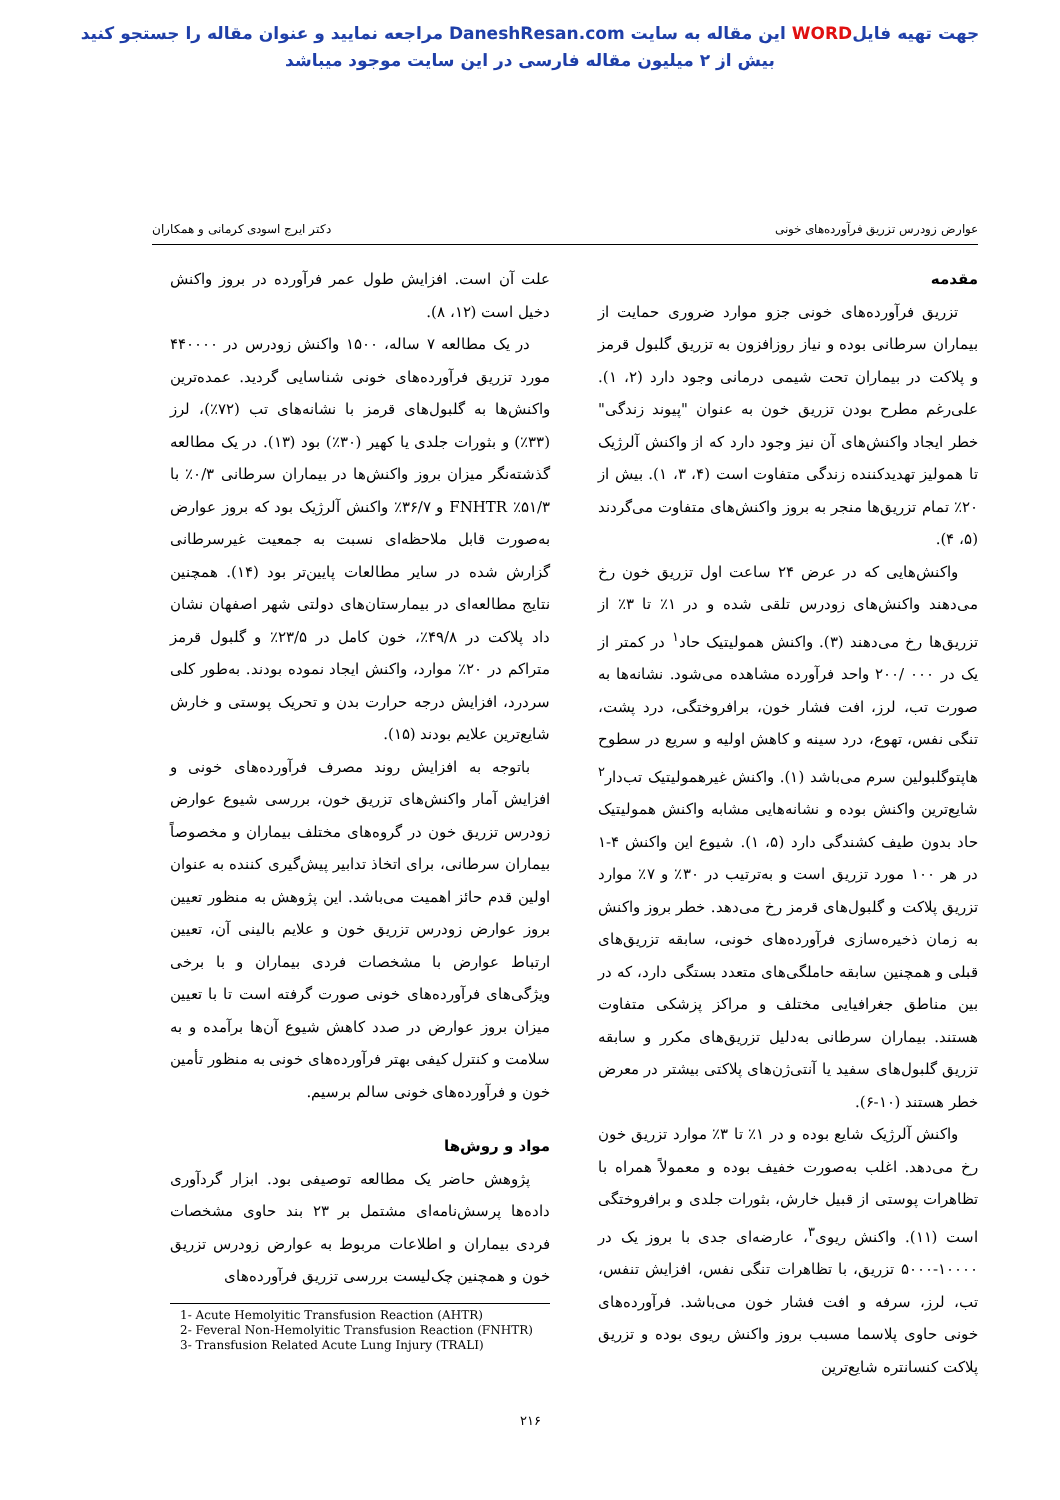جهت تهیه فایلWORD این مقاله به سایت DaneshResan.com مراجعه نمایید و عنوان مقاله را جستجو کنید
بیش از ۲ میلیون مقاله فارسی در این سایت موجود میباشد
عوارض زودرس تزریق فرآورده‌های خونی دکتر ایرج اسودی کرمانی و همکاران
مقدمه
تزریق فرآورده‌های خونی جزو موارد ضروری حمایت از بیماران سرطانی بوده و نیاز روزافزون به تزریق گلبول قرمز و پلاکت در بیماران تحت شیمی درمانی وجود دارد (۲، ۱). علی‌رغم مطرح بودن تزریق خون به عنوان "پیوند زندگی" خطر ایجاد واکنش‌های آن نیز وجود دارد که از واکنش آلرژیک تا همولیز تهدیدکننده زندگی متفاوت است (۴، ۳، ۱). بیش از ۲۰٪ تمام تزریق‌ها منجر به بروز واکنش‌های متفاوت می‌گردند (۵، ۴).
واکنش‌هایی که در عرض ۲۴ ساعت اول تزریق خون رخ می‌دهند واکنش‌های زودرس تلقی شده و در ۱٪ تا ۳٪ از تزریق‌ها رخ می‌دهند (۳). واکنش همولیتیک حاد<sup>۱</sup> در کمتر از یک در ۰۰۰ /۲۰۰ واحد فرآورده مشاهده می‌شود. نشانه‌ها به صورت تب، لرز، افت فشار خون، برافروختگی، درد پشت، تنگی نفس، تهوع، درد سینه و کاهش اولیه و سریع در سطوح هاپتوگلبولین سرم می‌باشد (۱). واکنش غیرهمولیتیک تب‌دار<sup>۲</sup> شایع‌ترین واکنش بوده و نشانه‌هایی مشابه واکنش همولیتیک حاد بدون طیف کشندگی دارد (۵، ۱). شیوع این واکنش ۴-۱ در هر ۱۰۰ مورد تزریق است و به‌ترتیب در ۳۰٪ و ۷٪ موارد تزریق پلاکت و گلبول‌های قرمز رخ می‌دهد. خطر بروز واکنش به زمان ذخیره‌سازی فرآورده‌های خونی، سابقه تزریق‌های قبلی و همچنین سابقه حاملگی‌های متعدد بستگی دارد، که در بین مناطق جغرافیایی مختلف و مراکز پزشکی متفاوت هستند. بیماران سرطانی به‌دلیل تزریق‌های مکرر و سابقه تزریق گلبول‌های سفید یا آنتی‌ژن‌های پلاکتی بیشتر در معرض خطر هستند (۱۰-۶).
واکنش آلرژیک شایع بوده و در ۱٪ تا ۳٪ موارد تزریق خون رخ می‌دهد. اغلب به‌صورت خفیف بوده و معمولاً همراه با تظاهرات پوستی از قبیل خارش، بثورات جلدی و برافروختگی است (۱۱). واکنش ریوی<sup>۳</sup>، عارضه‌ای جدی با بروز یک در ۱۰۰۰۰-۵۰۰۰ تزریق، با تظاهرات تنگی نفس، افزایش تنفس، تب، لرز، سرفه و افت فشار خون می‌باشد. فرآورده‌های خونی حاوی پلاسما مسبب بروز واکنش ریوی بوده و تزریق پلاکت کنسانتره شایع‌ترین
علت آن است. افزایش طول عمر فرآورده در بروز واکنش دخیل است (۱۲، ۸).
در یک مطالعه ۷ ساله، ۱۵۰۰ واکنش زودرس در ۴۴۰۰۰۰ مورد تزریق فرآورده‌های خونی شناسایی گردید. عمده‌ترین واکنش‌ها به گلبول‌های قرمز با نشانه‌های تب (۷۲٪)، لرز (۳۳٪) و بثورات جلدی یا کهیر (۳۰٪) بود (۱۳). در یک مطالعه گذشته‌نگر میزان بروز واکنش‌ها در بیماران سرطانی ۰/۳٪ با ۵۱/۳٪ FNHTR و ۳۶/۷٪ واکنش آلرژیک بود که بروز عوارض به‌صورت قابل ملاحظه‌ای نسبت به جمعیت غیرسرطانی گزارش شده در سایر مطالعات پایین‌تر بود (۱۴). همچنین نتایج مطالعه‌ای در بیمارستان‌های دولتی شهر اصفهان نشان داد پلاکت در ۴۹/۸٪، خون کامل در ۲۳/۵٪ و گلبول قرمز متراکم در ۲۰٪ موارد، واکنش ایجاد نموده بودند. به‌طور کلی سردرد، افزایش درجه حرارت بدن و تحریک پوستی و خارش شایع‌ترین علایم بودند (۱۵).
باتوجه به افزایش روند مصرف فرآورده‌های خونی و افزایش آمار واکنش‌های تزریق خون، بررسی شیوع عوارض زودرس تزریق خون در گروه‌های مختلف بیماران و مخصوصاً بیماران سرطانی، برای اتخاذ تدابیر پیش‌گیری کننده به عنوان اولین قدم حائز اهمیت می‌باشد. این پژوهش به منظور تعیین بروز عوارض زودرس تزریق خون و علایم بالینی آن، تعیین ارتباط عوارض با مشخصات فردی بیماران و با برخی ویژگی‌های فرآورده‌های خونی صورت گرفته است تا با تعیین میزان بروز عوارض در صدد کاهش شیوع آن‌ها برآمده و به سلامت و کنترل کیفی بهتر فرآورده‌های خونی به منظور تأمین خون و فرآورده‌های خونی سالم برسیم.
مواد و روش‌ها
پژوهش حاضر یک مطالعه توصیفی بود. ابزار گردآوری داده‌ها پرسش‌نامه‌ای مشتمل بر ۲۳ بند حاوی مشخصات فردی بیماران و اطلاعات مربوط به عوارض زودرس تزریق خون و همچنین چک‌لیست بررسی تزریق فرآورده‌های
1- Acute Hemolyitic Transfusion Reaction (AHTR)
2- Feveral Non-Hemolyitic Transfusion Reaction (FNHTR)
3- Transfusion Related Acute Lung Injury (TRALI)
۲۱۶